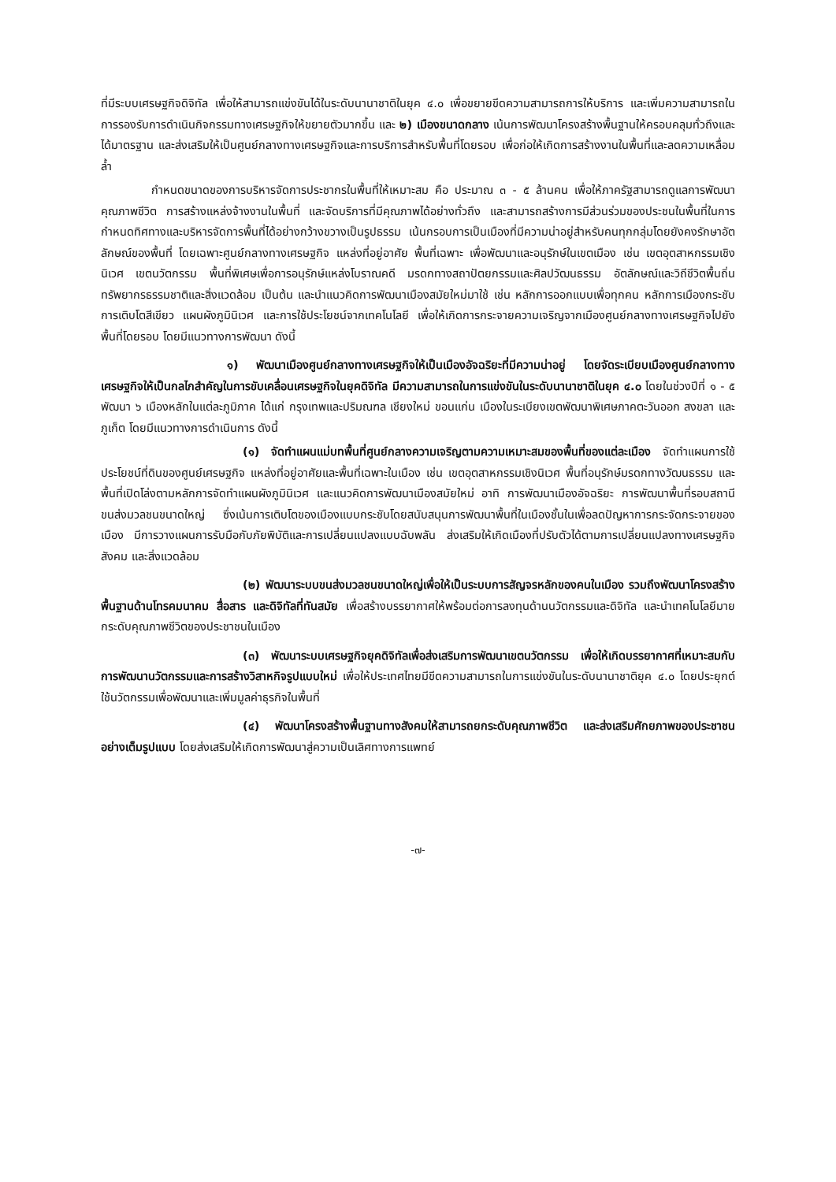ที่มีระบบเศรษฐกิจดิจิทัล เพื่อให้สามารถแข่งขันได้ในระดับนานาชาติในยุค ๔.๐ เพื่อขยายขีดความสามารถการให้บริการ และเพิ่มความสามารถในการรองรับการดำเนินกิจกรรมทางเศรษฐกิจให้ขยายตัวมากขึ้น และ ๒) เมืองขนาดกลาง เน้นการพัฒนาโครงสร้างพื้นฐานให้ครอบคลุมทั่วถึงและได้มาตรฐาน และส่งเสริมให้เป็นศูนย์กลางทางเศรษฐกิจและการบริการสำหรับพื้นที่โดยรอบ เพื่อก่อให้เกิดการสร้างงานในพื้นที่และลดความเหลื่อมล้ำ
กำหนดขนาดของการบริหารจัดการประชากรในพื้นที่ให้เหมาะสม คือ ประมาณ ๓ - ๕ ล้านคน เพื่อให้ภาครัฐสามารถดูแลการพัฒนาคุณภาพชีวิต การสร้างแหล่งจ้างงานในพื้นที่ และจัดบริการที่มีคุณภาพได้อย่างทั่วถึง และสามารถสร้างการมีส่วนร่วมของประชนในพื้นที่ในการกำหนดทิศทางและบริหารจัดการพื้นที่ได้อย่างกว้างขวางเป็นรูปธรรม เน้นกรอบการเป็นเมืองที่มีความน่าอยู่สำหรับคนทุกกลุ่มโดยยังคงรักษาอัตลักษณ์ของพื้นที่ โดยเฉพาะศูนย์กลางทางเศรษฐกิจ แหล่งที่อยู่อาศัย พื้นที่เฉพาะ เพื่อพัฒนาและอนุรักษ์ในเขตเมือง เช่น เขตอุตสาหกรรมเชิงนิเวศ เขตนวัตกรรม พื้นที่พิเศษเพื่อการอนุรักษ์แหล่งโบราณคดี มรดกทางสถาปัตยกรรมและศิลปวัฒนธรรม อัตลักษณ์และวิถีชีวิตพื้นถิ่น ทรัพยากรธรรมชาติและสิ่งแวดล้อม เป็นต้น และนำแนวคิดการพัฒนาเมืองสมัยใหม่มาใช้ เช่น หลักการออกแบบเพื่อทุกคน หลักการเมืองกระชับ การเติบโตสีเขียว แผนผังภูมินิเวศ และการใช้ประโยชน์จากเทคโนโลยี เพื่อให้เกิดการกระจายความเจริญจากเมืองศูนย์กลางทางเศรษฐกิจไปยังพื้นที่โดยรอบ โดยมีแนวทางการพัฒนา ดังนี้
๑) พัฒนาเมืองศูนย์กลางทางเศรษฐกิจให้เป็นเมืองอัจฉริยะที่มีความน่าอยู่ โดยจัดระเบียบเมืองศูนย์กลางทางเศรษฐกิจให้เป็นกลไกสำคัญในการขับเคลื่อนเศรษฐกิจในยุคดิจิทัล มีความสามารถในการแข่งขันในระดับนานาชาติในยุค ๔.๐ โดยในช่วงปีที่ ๑ - ๕ พัฒนา ๖ เมืองหลักในแต่ละภูมิภาค ได้แก่ กรุงเทพและปริมณฑล เชียงใหม่ ขอนแก่น เมืองในระเบียงเขตพัฒนาพิเศษภาคตะวันออก สงขลา และภูเก็ต โดยมีแนวทางการดำเนินการ ดังนี้
(๑) จัดทำแผนแม่บทพื้นที่ศูนย์กลางความเจริญตามความเหมาะสมของพื้นที่ของแต่ละเมือง จัดทำแผนการใช้ประโยชน์ที่ดินของศูนย์เศรษฐกิจ แหล่งที่อยู่อาศัยและพื้นที่เฉพาะในเมือง เช่น เขตอุตสาหกรรมเชิงนิเวศ พื้นที่อนุรักษ์มรดกทางวัฒนธรรม และพื้นที่เปิดโล่งตามหลักการจัดทำแผนผังภูมินิเวศ และแนวคิดการพัฒนาเมืองสมัยใหม่ อาทิ การพัฒนาเมืองอัจฉริยะ การพัฒนาพื้นที่รอบสถานีขนส่งมวลชนขนาดใหญ่ ซึ่งเน้นการเติบโตของเมืองแบบกระชับโดยสนับสนุนการพัฒนาพื้นที่ในเมืองชั้นในเพื่อลดปัญหาการกระจัดกระจายของเมือง มีการวางแผนการรับมือกับภัยพิบัติและการเปลี่ยนแปลงแบบฉับพลัน ส่งเสริมให้เกิดเมืองที่ปรับตัวได้ตามการเปลี่ยนแปลงทางเศรษฐกิจ สังคม และสิ่งแวดล้อม
(๒) พัฒนาระบบขนส่งมวลชนขนาดใหญ่เพื่อให้เป็นระบบการสัญจรหลักของคนในเมือง รวมถึงพัฒนาโครงสร้างพื้นฐานด้านโทรคมนาคม สื่อสาร และดิจิทัลที่ทันสมัย เพื่อสร้างบรรยากาศให้พร้อมต่อการลงทุนด้านนวัตกรรมและดิจิทัล และนำเทคโนโลยีมายกระดับคุณภาพชีวิตของประชาชนในเมือง
(๓) พัฒนาระบบเศรษฐกิจยุคดิจิทัลเพื่อส่งเสริมการพัฒนาเขตนวัตกรรม เพื่อให้เกิดบรรยากาศที่เหมาะสมกับการพัฒนานวัตกรรมและการสร้างวิสาหกิจรูปแบบใหม่ เพื่อให้ประเทศไทยมีขีดความสามารถในการแข่งขันในระดับนานาชาติยุค ๔.๐ โดยประยุกต์ใช้นวัตกรรมเพื่อพัฒนาและเพิ่มมูลค่าธุรกิจในพื้นที่
(๔) พัฒนาโครงสร้างพื้นฐานทางสังคมให้สามารถยกระดับคุณภาพชีวิต และส่งเสริมศักยภาพของประชาชนอย่างเต็มรูปแบบ โดยส่งเสริมให้เกิดการพัฒนาสู่ความเป็นเลิศทางการแพทย์
-๗-